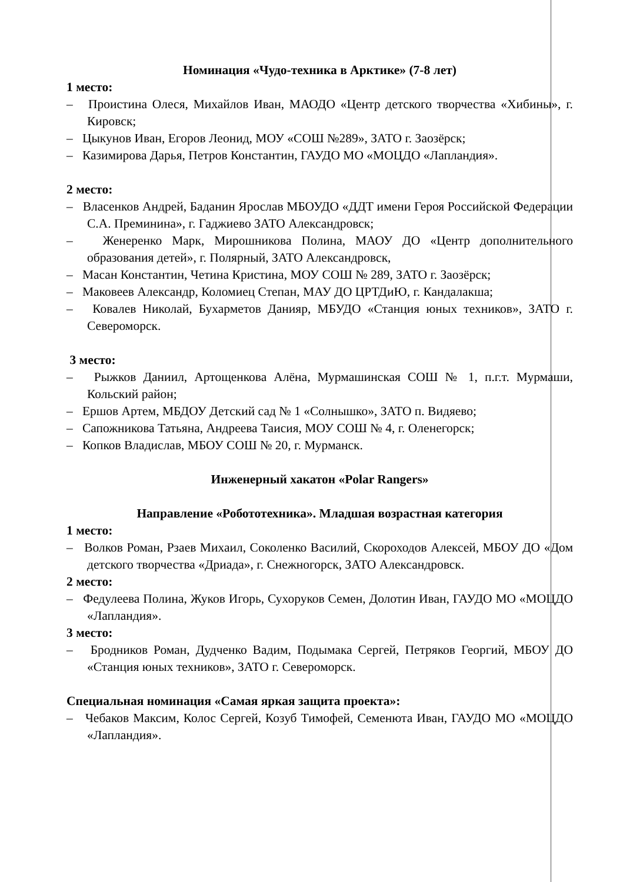Номинация «Чудо-техника в Арктике» (7-8 лет)
1 место:
– Проистина Олеся, Михайлов Иван, МАОДО «Центр детского творчества «Хибины», г. Кировск;
– Цыкунов Иван, Егоров Леонид, МОУ «СОШ №289», ЗАТО г. Заозёрск;
– Казимирова Дарья, Петров Константин, ГАУДО МО «МОЦДО «Лапландия».
2 место:
– Власенков Андрей, Баданин Ярослав МБОУДО «ДДТ имени Героя Российской Федерации С.А. Преминина», г. Гаджиево ЗАТО Александровск;
– Женеренко Марк, Мирошникова Полина, МАОУ ДО «Центр дополнительного образования детей», г. Полярный, ЗАТО Александровск,
– Масан Константин, Четина Кристина, МОУ СОШ № 289, ЗАТО г. Заозёрск;
– Маковеев Александр, Коломиец Степан, МАУ ДО ЦРТДиЮ, г. Кандалакша;
– Ковалев Николай, Бухарметов Данияр, МБУДО «Станция юных техников», ЗАТО г. Североморск.
3 место:
– Рыжков Даниил, Артощенкова Алёна, Мурмашинская СОШ № 1, п.г.т. Мурмаши, Кольский район;
– Ершов Артем, МБДОУ Детский сад № 1 «Солнышко», ЗАТО п. Видяево;
– Сапожникова Татьяна, Андреева Таисия, МОУ СОШ № 4, г. Оленегорск;
– Копков Владислав, МБОУ СОШ № 20, г. Мурманск.
Инженерный хакатон «Polar Rangers»
Направление «Робототехника». Младшая возрастная категория
1 место:
– Волков Роман, Рзаев Михаил, Соколенко Василий, Скороходов Алексей, МБОУ ДО «Дом детского творчества «Дриада», г. Снежногорск, ЗАТО Александровск.
2 место:
– Федулеева Полина, Жуков Игорь, Сухоруков Семен, Долотин Иван, ГАУДО МО «МОЦДО «Лапландия».
3 место:
– Бродников Роман, Дудченко Вадим, Подымака Сергей, Петряков Георгий, МБОУ ДО «Станция юных техников», ЗАТО г. Североморск.
Специальная номинация «Самая яркая защита проекта»:
– Чебаков Максим, Колос Сергей, Козуб Тимофей, Семенюта Иван, ГАУДО МО «МОЦДО «Лапландия».